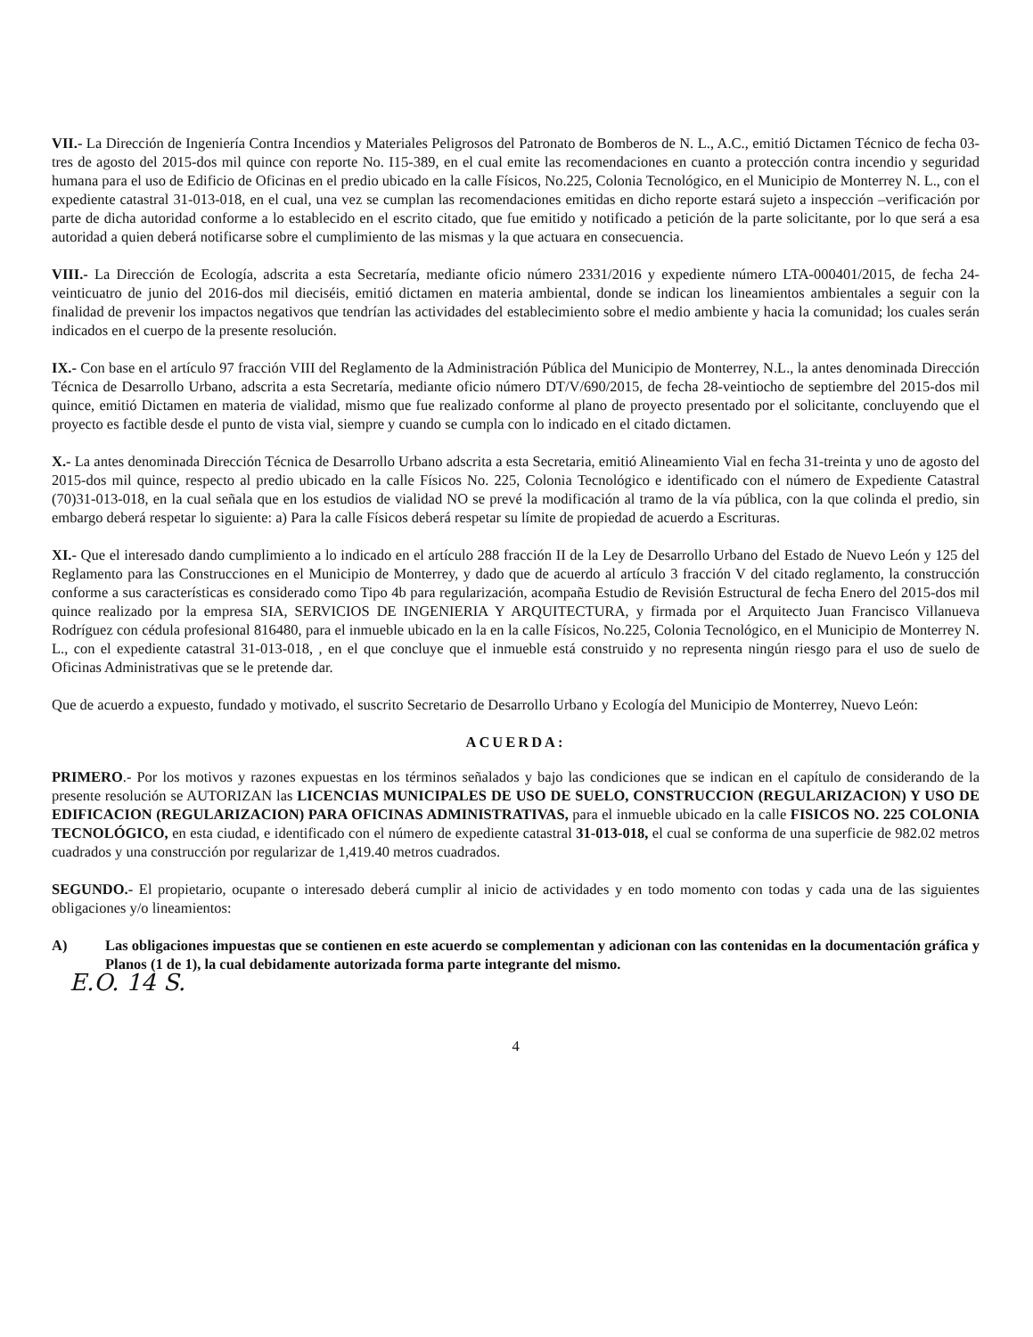VII.- La Dirección de Ingeniería Contra Incendios y Materiales Peligrosos del Patronato de Bomberos de N. L., A.C., emitió Dictamen Técnico de fecha 03-tres de agosto del 2015-dos mil quince con reporte No. I15-389, en el cual emite las recomendaciones en cuanto a protección contra incendio y seguridad humana para el uso de Edificio de Oficinas en el predio ubicado en la calle Físicos, No.225, Colonia Tecnológico, en el Municipio de Monterrey N. L., con el expediente catastral 31-013-018, en el cual, una vez se cumplan las recomendaciones emitidas en dicho reporte estará sujeto a inspección –verificación por parte de dicha autoridad conforme a lo establecido en el escrito citado, que fue emitido y notificado a petición de la parte solicitante, por lo que será a esa autoridad a quien deberá notificarse sobre el cumplimiento de las mismas y la que actuara en consecuencia.
VIII.- La Dirección de Ecología, adscrita a esta Secretaría, mediante oficio número 2331/2016 y expediente número LTA-000401/2015, de fecha 24-veinticuatro de junio del 2016-dos mil dieciséis, emitió dictamen en materia ambiental, donde se indican los lineamientos ambientales a seguir con la finalidad de prevenir los impactos negativos que tendrían las actividades del establecimiento sobre el medio ambiente y hacia la comunidad; los cuales serán indicados en el cuerpo de la presente resolución.
IX.- Con base en el artículo 97 fracción VIII del Reglamento de la Administración Pública del Municipio de Monterrey, N.L., la antes denominada Dirección Técnica de Desarrollo Urbano, adscrita a esta Secretaría, mediante oficio número DT/V/690/2015, de fecha 28-veintiocho de septiembre del 2015-dos mil quince, emitió Dictamen en materia de vialidad, mismo que fue realizado conforme al plano de proyecto presentado por el solicitante, concluyendo que el proyecto es factible desde el punto de vista vial, siempre y cuando se cumpla con lo indicado en el citado dictamen.
X.- La antes denominada Dirección Técnica de Desarrollo Urbano adscrita a esta Secretaria, emitió Alineamiento Vial en fecha 31-treinta y uno de agosto del 2015-dos mil quince, respecto al predio ubicado en la calle Físicos No. 225, Colonia Tecnológico e identificado con el número de Expediente Catastral (70)31-013-018, en la cual señala que en los estudios de vialidad NO se prevé la modificación al tramo de la vía pública, con la que colinda el predio, sin embargo deberá respetar lo siguiente: a) Para la calle Físicos deberá respetar su límite de propiedad de acuerdo a Escrituras.
XI.- Que el interesado dando cumplimiento a lo indicado en el artículo 288 fracción II de la Ley de Desarrollo Urbano del Estado de Nuevo León y 125 del Reglamento para las Construcciones en el Municipio de Monterrey, y dado que de acuerdo al artículo 3 fracción V del citado reglamento, la construcción conforme a sus características es considerado como Tipo 4b para regularización, acompaña Estudio de Revisión Estructural de fecha Enero del 2015-dos mil quince realizado por la empresa SIA, SERVICIOS DE INGENIERIA Y ARQUITECTURA, y firmada por el Arquitecto Juan Francisco Villanueva Rodríguez con cédula profesional 816480, para el inmueble ubicado en la en la calle Físicos, No.225, Colonia Tecnológico, en el Municipio de Monterrey N. L., con el expediente catastral 31-013-018, , en el que concluye que el inmueble está construido y no representa ningún riesgo para el uso de suelo de Oficinas Administrativas que se le pretende dar.
Que de acuerdo a expuesto, fundado y motivado, el suscrito Secretario de Desarrollo Urbano y Ecología del Municipio de Monterrey, Nuevo León:
ACUERDA:
PRIMERO.- Por los motivos y razones expuestas en los términos señalados y bajo las condiciones que se indican en el capítulo de considerando de la presente resolución se AUTORIZAN las LICENCIAS MUNICIPALES DE USO DE SUELO, CONSTRUCCION (REGULARIZACION) Y USO DE EDIFICACION (REGULARIZACION) PARA OFICINAS ADMINISTRATIVAS, para el inmueble ubicado en la calle FISICOS NO. 225 COLONIA TECNOLÓGICO, en esta ciudad, e identificado con el número de expediente catastral 31-013-018, el cual se conforma de una superficie de 982.02 metros cuadrados y una construcción por regularizar de 1,419.40 metros cuadrados.
SEGUNDO.- El propietario, ocupante o interesado deberá cumplir al inicio de actividades y en todo momento con todas y cada una de las siguientes obligaciones y/o lineamientos:
A) Las obligaciones impuestas que se contienen en este acuerdo se complementan y adicionan con las contenidas en la documentación gráfica y Planos (1 de 1), la cual debidamente autorizada forma parte integrante del mismo.
E.O. 14 S.
4